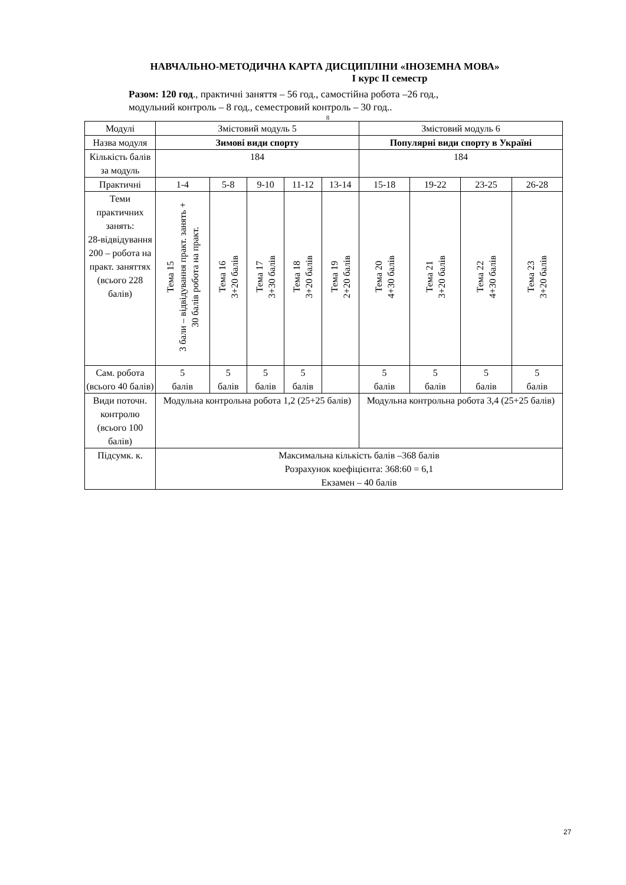НАВЧАЛЬНО-МЕТОДИЧНА КАРТА ДИСЦИПЛІНИ «ІНОЗЕМНА МОВА»
I курс II семестр
Разом: 120 год., практичні заняття – 56 год., самостійна робота –26 год.,
модульний контроль – 8 год., семестровий контроль – 30 год..
8
| Модулі | Змістовий модуль 5 | | | | | Змістовий модуль 6 | | | |
| Назва модуля | Зимові види спорту | | | | | Популярні види спорту в Україні | | | |
| Кількість балів за модуль | 184 | | | | | 184 | | | |
| Практичні | 1-4 | 5-8 | 9-10 | 11-12 | 13-14 | 15-18 | 19-22 | 23-25 | 26-28 |
| Теми практичних занять: 28-відвідування 200 – робота на практ. заняттях (всього 228 балів) | Тема 15 3 бали – відвідування практ. занять + 30 балів робота на практ. | Тема 16 3+20 балів | Тема 17 3+30 балів | Тема 18 3+20 балів | Тема 19 2+20 балів | Тема 20 4+30 балів | Тема 21 3+20 балів | Тема 22 4+30 балів | Тема 23 3+20 балів |
| Сам. робота (всього 40 балів) | 5 балів | 5 балів | 5 балів | 5 балів | | 5 балів | 5 балів | 5 балів | 5 балів |
| Види поточн. контролю (всього 100 балів) | Модульна контрольна робота 1,2 (25+25 балів) | | | | | Модульна контрольна робота 3,4 (25+25 балів) | | | |
| Підсумк. к. | Максимальна кількість балів –368 балів Розрахунок коефіцієнта: 368:60 = 6,1 Екзамен – 40 балів | | | | | | | | |
27